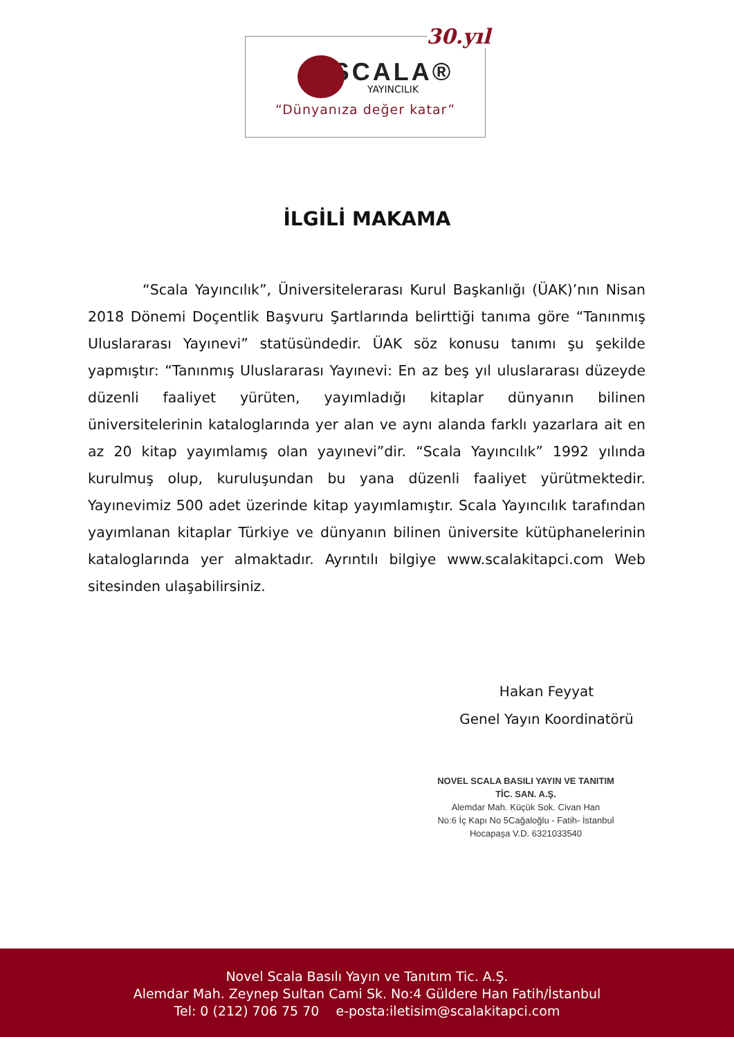30.yıl
SCALA®
YAYINCILIK
“Dünyanıza değer katar”
İLGİLİ MAKAMA
“Scala Yayıncılık”, Üniversitelerarası Kurul Başkanlığı (ÜAK)’nın Nisan 2018 Dönemi Doçentlik Başvuru Şartlarında belirttiği tanıma göre “Tanınmış Uluslararası Yayınevi” statüsündedir. ÜAK söz konusu tanımı şu şekilde yapmıştır: “Tanınmış Uluslararası Yayınevi: En az beş yıl uluslararası düzeyde düzenli faaliyet yürüten, yayımladığı kitaplar dünyanın bilinen üniversitelerinin kataloglarında yer alan ve aynı alanda farklı yazarlara ait en az 20 kitap yayımlamış olan yayınevi”dir. “Scala Yayıncılık” 1992 yılında kurulmuş olup, kuruluşundan bu yana düzenli faaliyet yürütmektedir. Yayınevimiz 500 adet üzerinde kitap yayımlamıştır. Scala Yayıncılık tarafından yayımlanan kitaplar Türkiye ve dünyanın bilinen üniversite kütüphanelerinin kataloglarında yer almaktadır. Ayrıntılı bilgiye www.scalakitapci.com Web sitesinden ulaşabilirsiniz.
Hakan Feyyat
Genel Yayın Koordinatörü
NOVEL SCALA BASILI YAYIN VE TANITIM
TİC. SAN. A.Ş.
Alemdar Mah. Küçük Sok. Civan Han
No:6 İç Kapı No 5Cağaloğlu - Fatih- İstanbul
Hocapaşa V.D. 6321033540
Novel Scala Basılı Yayın ve Tanıtım Tic. A.Ş.
Alemdar Mah. Zeynep Sultan Cami Sk. No:4 Güldere Han Fatih/İstanbul
Tel: 0 (212) 706 75 70 e-posta:iletisim@scalakitapci.com